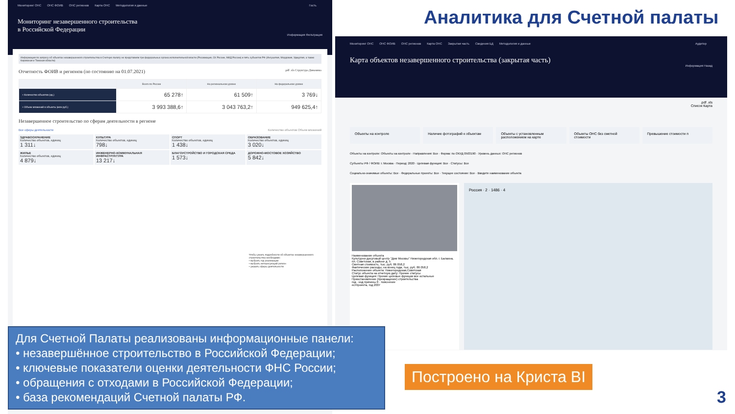Аналитика для Счетной палаты
Мониторинг ОНС ОНС ФОИВ ОНС регионов Карта ОНС Методология и данные Гость
Мониторинг незавершенного строительства
в Российской Федерации
Информация Фильтрация
Информация по запросу об объектах незавершенного строительства в Счетную палату не представили три федеральных органа исполнительной власти (Росавиация, СК России, МИД России) и пять субъектов РФ (Ингушетия, Мордовия, Удмуртия, а также Кировская и Томская области)
Отчетность ФОИВ и регионов (по состоянию на 01.07.2021) .pdf .xls Структура Динамика
| | Всего по России | На региональном уровне | На федеральном уровне |
| --- | --- | --- | --- |
| + Количество объектов (ед.) | 65 278↑ | 61 509↑ | 3 769↓ |
| + Объем вложений в объекты (млн руб.) | 3 993 388,6↑ | 3 043 763,2↑ | 949 625,4↑ |
Незавершенное строительство по сферам деятельности в регионе
Все сферы деятельности Количество объектов Объем вложений
ЗДРАВООХРАНЕНИЕ
Количество объектов, единиц
1 311↓
КУЛЬТУРА
Количество объектов, единиц
798↓
СПОРТ
Количество объектов, единиц
1 438↓
ОБРАЗОВАНИЕ
Количество объектов, единиц
3 020↓
ЖИЛЬЕ
Количество объектов, единиц
4 879↓
ИНЖЕНЕРНО-КОММУНАЛЬНАЯ ИНФРАСТРУКТУРА
13 217↓
БЛАГОУСТРОЙСТВО И ГОРОДСКАЯ СРЕДА
1 573↓
ДОРОЖНО-МОСТОВОЕ ХОЗЯЙСТВО
5 842↓
Чтобы узнать подробности об объектах незавершенного строительства необходимо:
• выбрать год реализации
• выбрать интересующий регион
• указать сферы деятельности
Мониторинг ОНС ОНС ФОИВ ОНС регионов Карта ОНС Закрытая часть Сведения БД Методология и данные Аудитор
Карта объектов незавершенного строительства (закрытая часть)
Информация Назад
.pdf .xls
Список Карта
Объекты на контроле Наличие фотографий к объектам Объекты с установленным расположением на карте
Объекты ОНС без сметной стоимости
Превышение стоимости п
Объекты на контроле: Объекты на контроле · Направления: Все · Форма: по ОКУД 0503190 · Уровень данных: ОНС регионов
Субъекты РФ / ФОИВ: г. Москва · Период: 2020 · Целевая функция: Все · Статусы: Все
Социально-значимые объекты: Все · Федеральные проекты: Все · Текущее состояние: Все · Введите наименование объекта
Наименование объекта
Культурно-досуговый центр "Дом Москвы" Нижегородская обл. г. Балахна, пл. Советская, в районе д. 5
Сметная стоимость, тыс. руб. 86 058,2
Фактические расходы, на конец года, тыс. руб. 86 058,2
Расположение объекта: Нижегородская,Советская
Статус объекта на отчетную дату: Прочие статусы
Целевая функция: Прочие целевые функции все остальные
Приостановление (прекращение) строительства
год · код причины 0 · пояснение
естпроекта, год 2007
Россия · 2 · 1486 · 4
Для Счетной Палаты реализованы информационные панели:
• незавершённое строительство в Российской Федерации;
• ключевые показатели оценки деятельности ФНС России;
• обращения с отходами в Российской Федерации;
• база рекомендаций Счетной палаты РФ.
Построено на Криста BI
3